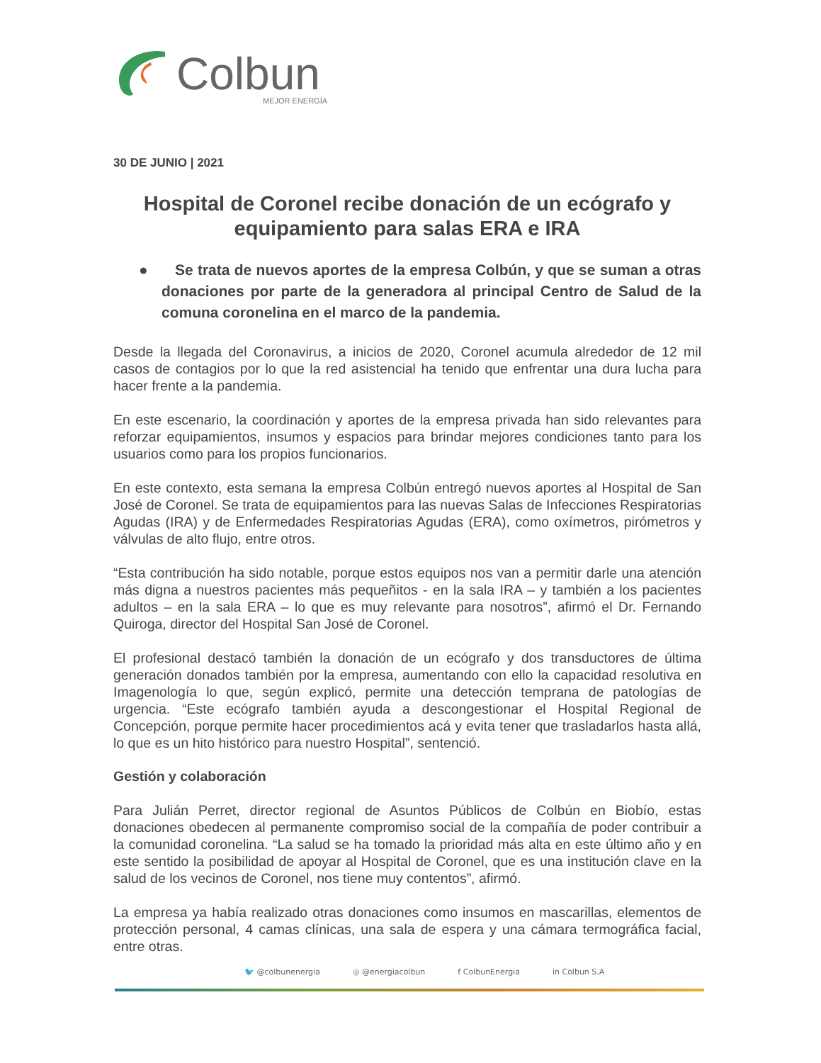Colbun
MEJOR ENERGÍA
30 DE JUNIO | 2021
Hospital de Coronel recibe donación de un ecógrafo y equipamiento para salas ERA e IRA
● Se trata de nuevos aportes de la empresa Colbún, y que se suman a otras donaciones por parte de la generadora al principal Centro de Salud de la comuna coronelina en el marco de la pandemia.
Desde la llegada del Coronavirus, a inicios de 2020, Coronel acumula alrededor de 12 mil casos de contagios por lo que la red asistencial ha tenido que enfrentar una dura lucha para hacer frente a la pandemia.
En este escenario, la coordinación y aportes de la empresa privada han sido relevantes para reforzar equipamientos, insumos y espacios para brindar mejores condiciones tanto para los usuarios como para los propios funcionarios.
En este contexto, esta semana la empresa Colbún entregó nuevos aportes al Hospital de San José de Coronel. Se trata de equipamientos para las nuevas Salas de Infecciones Respiratorias Agudas (IRA) y de Enfermedades Respiratorias Agudas (ERA), como oxímetros, pirómetros y válvulas de alto flujo, entre otros.
“Esta contribución ha sido notable, porque estos equipos nos van a permitir darle una atención más digna a nuestros pacientes más pequeñitos - en la sala IRA – y también a los pacientes adultos – en la sala ERA – lo que es muy relevante para nosotros”, afirmó el Dr. Fernando Quiroga, director del Hospital San José de Coronel.
El profesional destacó también la donación de un ecógrafo y dos transductores de última generación donados también por la empresa, aumentando con ello la capacidad resolutiva en Imagenología lo que, según explicó, permite una detección temprana de patologías de urgencia. “Este ecógrafo también ayuda a descongestionar el Hospital Regional de Concepción, porque permite hacer procedimientos acá y evita tener que trasladarlos hasta allá, lo que es un hito histórico para nuestro Hospital”, sentenció.
Gestión y colaboración
Para Julián Perret, director regional de Asuntos Públicos de Colbún en Biobío, estas donaciones obedecen al permanente compromiso social de la compañía de poder contribuir a la comunidad coronelina. “La salud se ha tomado la prioridad más alta en este último año y en este sentido la posibilidad de apoyar al Hospital de Coronel, que es una institución clave en la salud de los vecinos de Coronel, nos tiene muy contentos”, afirmó.
La empresa ya había realizado otras donaciones como insumos en mascarillas, elementos de protección personal, 4 camas clínicas, una sala de espera y una cámara termográfica facial, entre otras.
🐦 @colbunenergia ◎ @energiacolbun f ColbunEnergia in Colbun S.A